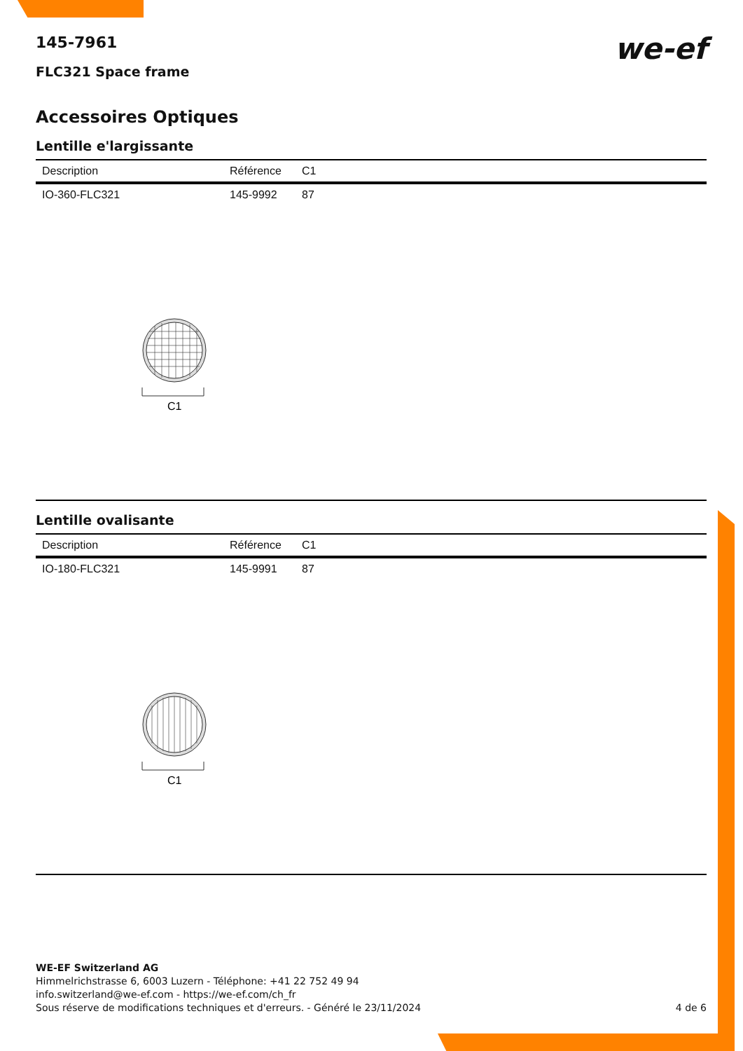145-7961
FLC321 Space frame
we-ef
Accessoires Optiques
Lentille e'largissante
| Description | Référence | C1 |
| --- | --- | --- |
| IO-360-FLC321 | 145-9992 | 87 |
C1
Lentille ovalisante
| Description | Référence | C1 |
| --- | --- | --- |
| IO-180-FLC321 | 145-9991 | 87 |
C1
WE-EF Switzerland AG
Himmelrichstrasse 6, 6003 Luzern - Téléphone: +41 22 752 49 94
info.switzerland@we-ef.com - https://we-ef.com/ch_fr
Sous réserve de modifications techniques et d'erreurs. - Généré le 23/11/2024 4 de 6